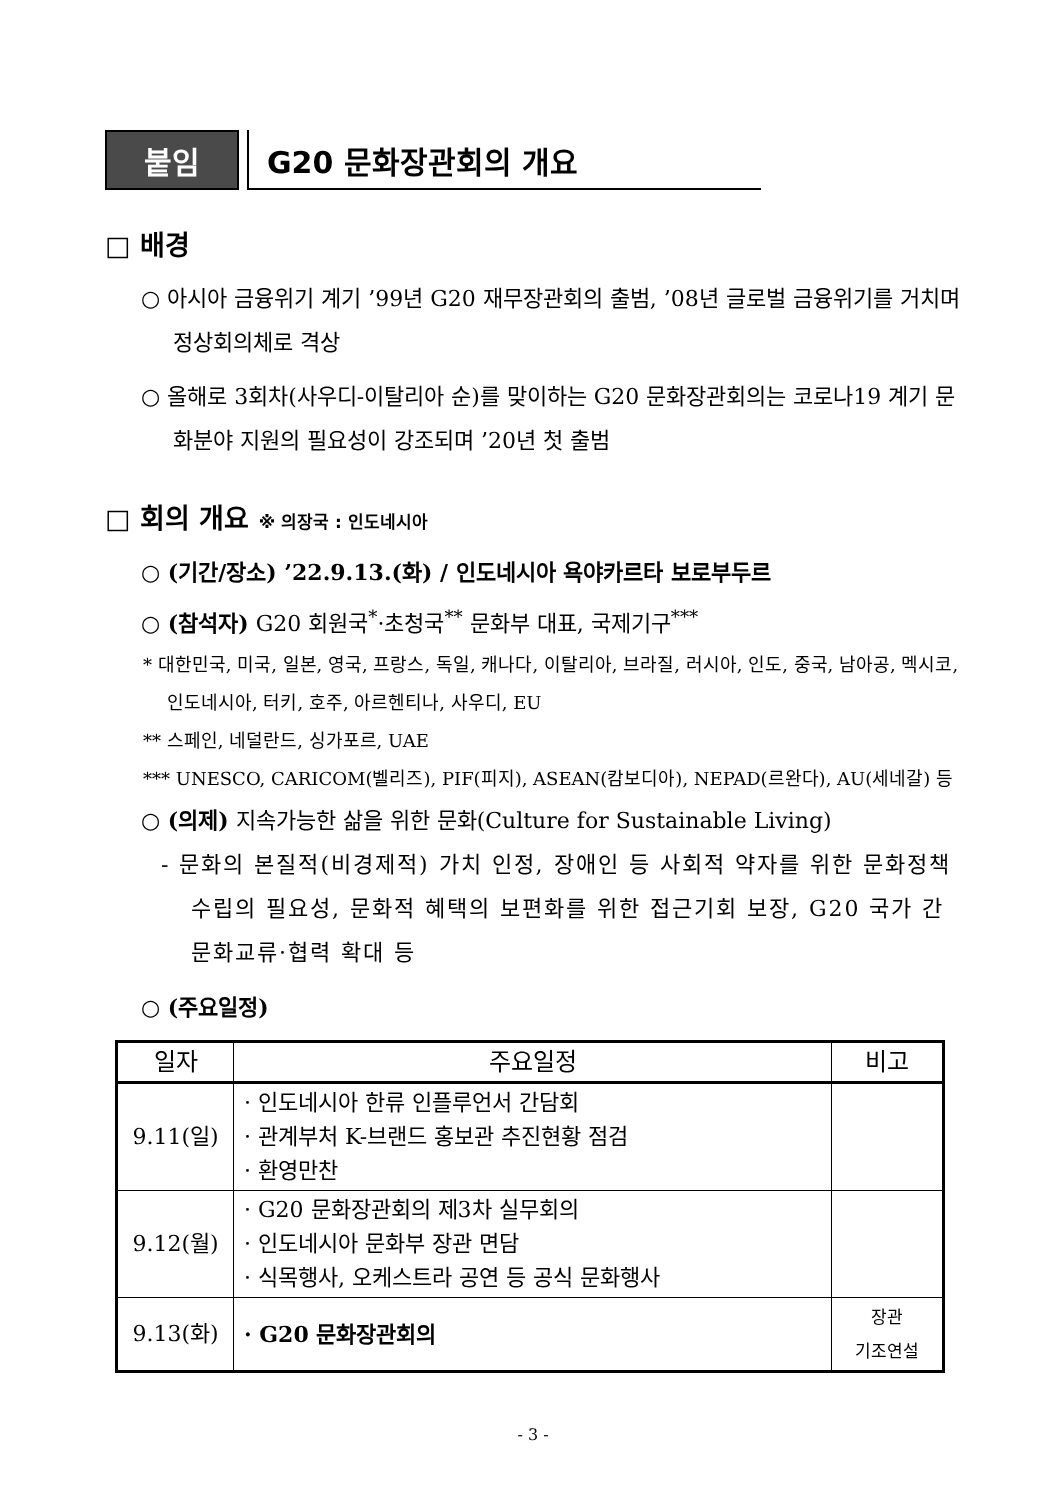붙임
G20 문화장관회의 개요
□ 배경
○ 아시아 금융위기 계기 ’99년 G20 재무장관회의 출범, ’08년 글로벌 금융위기를 거치며 정상회의체로 격상
○ 올해로 3회차(사우디-이탈리아 순)를 맞이하는 G20 문화장관회의는 코로나19 계기 문화분야 지원의 필요성이 강조되며 ’20년 첫 출범
□ 회의 개요 ※ 의장국 : 인도네시아
○ (기간/장소) ’22.9.13.(화) / 인도네시아 욕야카르타 보로부두르
○ (참석자) G20 회원국<sup>*</sup>·초청국<sup>**</sup> 문화부 대표, 국제기구<sup>***</sup>
* 대한민국, 미국, 일본, 영국, 프랑스, 독일, 캐나다, 이탈리아, 브라질, 러시아, 인도, 중국, 남아공, 멕시코, 인도네시아, 터키, 호주, 아르헨티나, 사우디, EU
** 스페인, 네덜란드, 싱가포르, UAE
*** UNESCO, CARICOM(벨리즈), PIF(피지), ASEAN(캄보디아), NEPAD(르완다), AU(세네갈) 등
○ (의제) 지속가능한 삶을 위한 문화(Culture for Sustainable Living)
- 문화의 본질적(비경제적) 가치 인정, 장애인 등 사회적 약자를 위한 문화정책 수립의 필요성, 문화적 혜택의 보편화를 위한 접근기회 보장, G20 국가 간 문화교류·협력 확대 등
○ (주요일정)
| 일자 | 주요일정 | 비고 |
| --- | --- | --- |
| 9.11(일) | · 인도네시아 한류 인플루언서 간담회 · 관계부처 K-브랜드 홍보관 추진현황 점검 · 환영만찬 | |
| 9.12(월) | · G20 문화장관회의 제3차 실무회의 · 인도네시아 문화부 장관 면담 · 식목행사, 오케스트라 공연 등 공식 문화행사 | |
| 9.13(화) | · G20 문화장관회의 | 장관 기조연설 |
- 3 -